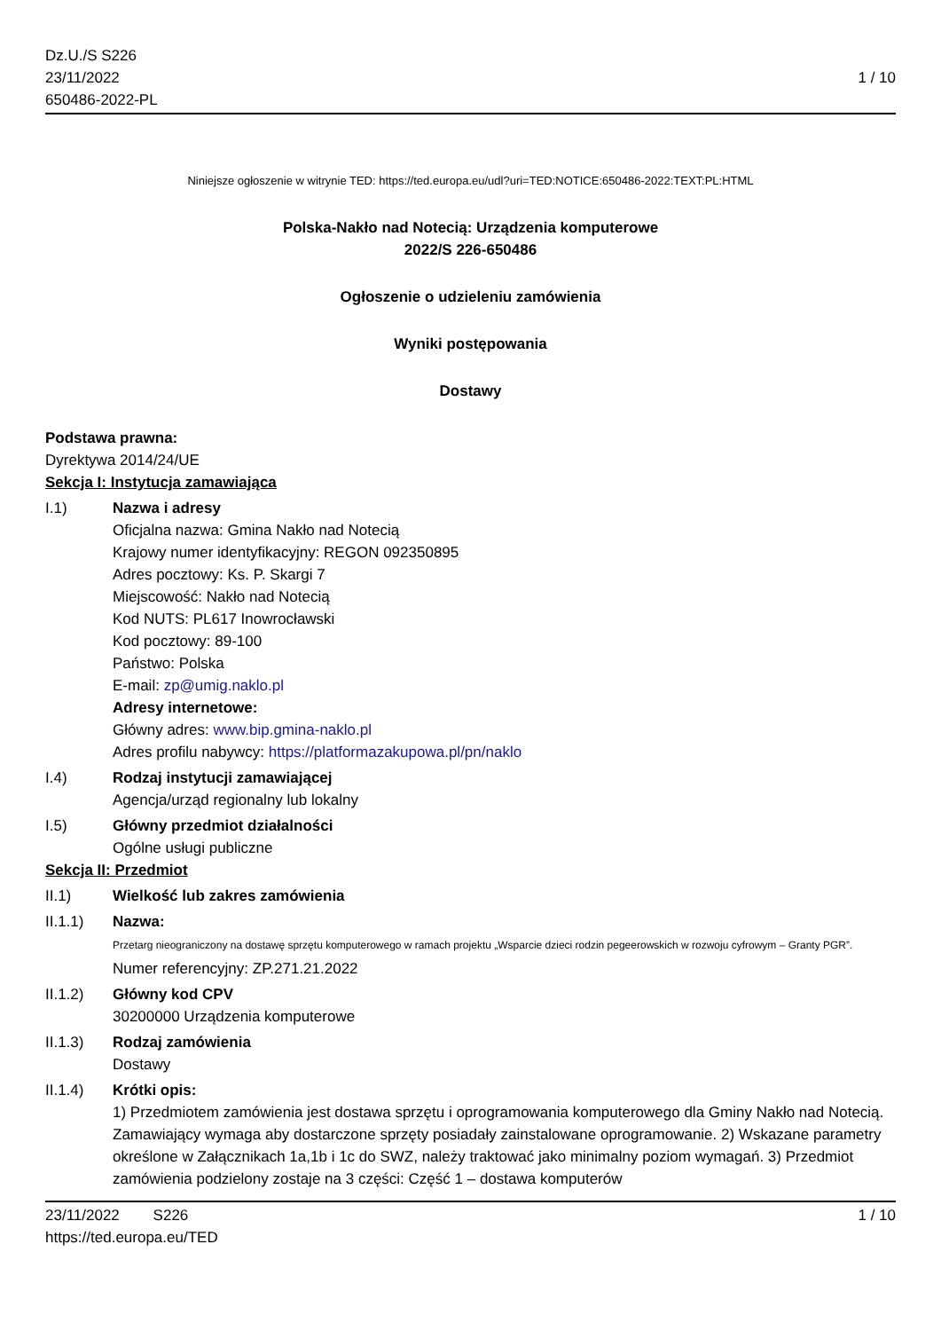Dz.U./S S226
23/11/2022
650486-2022-PL
1 / 10
Niniejsze ogłoszenie w witrynie TED: https://ted.europa.eu/udl?uri=TED:NOTICE:650486-2022:TEXT:PL:HTML
Polska-Nakło nad Notecią: Urządzenia komputerowe
2022/S 226-650486
Ogłoszenie o udzieleniu zamówienia
Wyniki postępowania
Dostawy
Podstawa prawna:
Dyrektywa 2014/24/UE
Sekcja I: Instytucja zamawiająca
I.1) Nazwa i adresy
Oficjalna nazwa: Gmina Nakło nad Notecią
Krajowy numer identyfikacyjny: REGON 092350895
Adres pocztowy: Ks. P. Skargi 7
Miejscowość: Nakło nad Notecią
Kod NUTS: PL617 Inowrocławski
Kod pocztowy: 89-100
Państwo: Polska
E-mail: zp@umig.naklo.pl
Adresy internetowe:
Główny adres: www.bip.gmina-naklo.pl
Adres profilu nabywcy: https://platformazakupowa.pl/pn/naklo
I.4) Rodzaj instytucji zamawiającej
Agencja/urząd regionalny lub lokalny
I.5) Główny przedmiot działalności
Ogólne usługi publiczne
Sekcja II: Przedmiot
II.1) Wielkość lub zakres zamówienia
II.1.1) Nazwa:
Przetarg nieograniczony na dostawę sprzętu komputerowego w ramach projektu „Wsparcie dzieci rodzin pegeerowskich w rozwoju cyfrowym – Granty PGR”.
Numer referencyjny: ZP.271.21.2022
II.1.2) Główny kod CPV
30200000 Urządzenia komputerowe
II.1.3) Rodzaj zamówienia
Dostawy
II.1.4) Krótki opis:
1) Przedmiotem zamówienia jest dostawa sprzętu i oprogramowania komputerowego dla Gminy Nakło nad Notecią. Zamawiający wymaga aby dostarczone sprzęty posiadały zainstalowane oprogramowanie. 2) Wskazane parametry określone w Załącznikach 1a,1b i 1c do SWZ, należy traktować jako minimalny poziom wymagań. 3) Przedmiot zamówienia podzielony zostaje na 3 części: Część 1 – dostawa komputerów
23/11/2022 S226
https://ted.europa.eu/TED
1 / 10